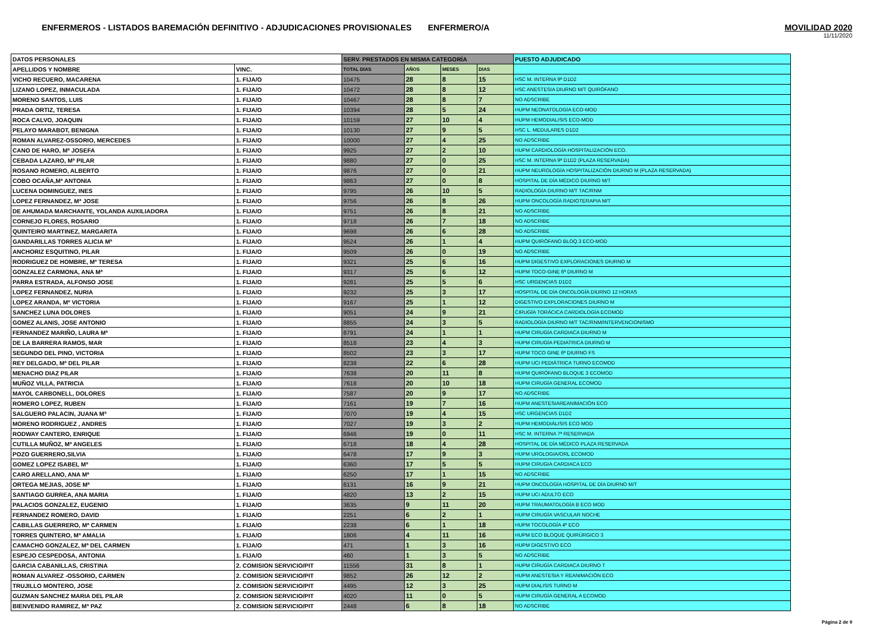ENFERMEROS - LISTADOS BAREMACIÓN DEFINITIVO - ADJUDICACIONES PROVISIONALES ENFERMERO/A
MOVILIDAD 2020
11/11/2020
| DATOS PERSONALES | | SERV. PRESTADOS EN MISMA CATEGORÍA | | | | PUESTO ADJUDICADO |
| --- | --- | --- | --- | --- | --- | --- |
| APELLIDOS Y NOMBRE | VINC. | TOTAL DIAS | AÑOS | MESES | DIAS | |
| VICHO RECUERO, MACARENA | 1. FIJA/O | 10475 | 28 | 8 | 15 | HSC M. INTERNA 9ª D1D2 |
| LIZANO LOPEZ, INMACULADA | 1. FIJA/O | 10472 | 28 | 8 | 12 | HSC ANESTESIA DIURNO M/T QUIRÓFANO |
| MORENO SANTOS, LUIS | 1. FIJA/O | 10467 | 28 | 8 | 7 | NO ADSCRIBE |
| PRADA ORTIZ, TERESA | 1. FIJA/O | 10394 | 28 | 5 | 24 | HUPM NEONATOLOGÍA ECO-MOD |
| ROCA CALVO, JOAQUIN | 1. FIJA/O | 10159 | 27 | 10 | 4 | HUPM HEMODIALISIS ECO-MOD |
| PELAYO MARABOT, BENIGNA | 1. FIJA/O | 10130 | 27 | 9 | 5 | HSC L. MEDULARES D1D2 |
| ROMAN ALVAREZ-OSSORIO, MERCEDES | 1. FIJA/O | 10000 | 27 | 4 | 25 | NO ADSCRIBE |
| CANO DE HARO, Mª JOSEFA | 1. FIJA/O | 9925 | 27 | 2 | 10 | HUPM CARDIOLOGÍA HOSPITALIZACIÓN ECO. |
| CEBADA LAZARO, Mª PILAR | 1. FIJA/O | 9880 | 27 | 0 | 25 | HSC M. INTERNA 9ª D1D2 (PLAZA RESERVADA) |
| ROSANO ROMERO, ALBERTO | 1. FIJA/O | 9876 | 27 | 0 | 21 | HUPM NEUROLOGÍA HOSPITALIZACIÓN DIURNO M (PLAZA RESERVADA) |
| COBO OCAÑA,Mª ANTONIA | 1. FIJA/O | 9863 | 27 | 0 | 8 | HOSPITAL DE DÍA MÉDICO DIURNO M/T |
| LUCENA DOMINGUEZ, INES | 1. FIJA/O | 9795 | 26 | 10 | 5 | RADIOLOGÍA DIURNO M/T TAC/RNM |
| LOPEZ FERNANDEZ, Mª JOSE | 1. FIJA/O | 9756 | 26 | 8 | 26 | HUPM ONCOLOGÍA RADIOTERAPIA M/T |
| DE AHUMADA MARCHANTE, YOLANDA AUXILIADORA | 1. FIJA/O | 9751 | 26 | 8 | 21 | NO ADSCRIBE |
| CORNEJO FLORES, ROSARIO | 1. FIJA/O | 9718 | 26 | 7 | 18 | NO ADSCRIBE |
| QUINTEIRO MARTINEZ, MARGARITA | 1. FIJA/O | 9698 | 26 | 6 | 28 | NO ADSCRIBE |
| GANDARILLAS TORRES ALICIA Mª | 1. FIJA/O | 9524 | 26 | 1 | 4 | HUPM QUIRÓFANO BLOQ.3 ECO-MOD |
| ANCHORIZ ESQUITINO, PILAR | 1. FIJA/O | 9509 | 26 | 0 | 19 | NO ADSCRIBE |
| RODRIGUEZ DE HOMBRE, Mº TERESA | 1. FIJA/O | 9321 | 25 | 6 | 16 | HUPM DIGESTIVO EXPLORACIONES DIURNO M |
| GONZALEZ CARMONA, ANA Mª | 1. FIJA/O | 9317 | 25 | 6 | 12 | HUPM TOCO-GINE 6ª DIURNO M |
| PARRA ESTRADA, ALFONSO JOSE | 1. FIJA/O | 9281 | 25 | 5 | 6 | HSC URGENCIAS D1D2 |
| LOPEZ FERNANDEZ, NURIA | 1. FIJA/O | 9232 | 25 | 3 | 17 | HOSPITAL DE DÍA ONCOLOGÍA DIURNO 12 HORAS |
| LOPEZ ARANDA, Mº VICTORIA | 1. FIJA/O | 9167 | 25 | 1 | 12 | DIGESTIVO EXPLORACIONES DIURNO M |
| SANCHEZ LUNA DOLORES | 1. FIJA/O | 9051 | 24 | 9 | 21 | CIRUGÍA TORÁCICA CARDIOLOGÍA ECOMOD |
| GOMEZ ALANIS, JOSE ANTONIO | 1. FIJA/O | 8855 | 24 | 3 | 5 | RADIOLOGÍA DIURNO M/T TAC/RNM/INTERVENCIONISMO |
| FERNANDEZ MARIÑO, LAURA Mª | 1. FIJA/O | 8791 | 24 | 1 | 1 | HUPM CIRUGÍA CARDIACA DIURNO M |
| DE LA BARRERA RAMOS, MAR | 1. FIJA/O | 8518 | 23 | 4 | 3 | HUPM CIRUGÍA PEDIATRICA DIURNO M |
| SEGUNDO DEL PINO, VICTORIA | 1. FIJA/O | 8502 | 23 | 3 | 17 | HUPM TOCO GINE 6ª DIURNO FS |
| REY DELGADO, Mª DEL PILAR | 1. FIJA/O | 8238 | 22 | 6 | 28 | HUPM UCI PEDIÁTRICA TURNO ECOMOD |
| MENACHO DIAZ PILAR | 1. FIJA/O | 7638 | 20 | 11 | 8 | HUPM QUIRÓFANO BLOQUE 3 ECOMOD |
| MUÑOZ VILLA, PATRICIA | 1. FIJA/O | 7618 | 20 | 10 | 18 | HUPM CIRUGÍA GENERAL ECOMOD |
| MAYOL CARBONELL, DOLORES | 1. FIJA/O | 7587 | 20 | 9 | 17 | NO ADSCRIBE |
| ROMERO LOPEZ, RUBEN | 1. FIJA/O | 7161 | 19 | 7 | 16 | HUPM ANESTESIAREANIMACIÓN ECO |
| SALGUERO PALACIN, JUANA Mª | 1. FIJA/O | 7070 | 19 | 4 | 15 | HSC URGENCIAS D1D2 |
| MORENO RODRIGUEZ , ANDRES | 1. FIJA/O | 7027 | 19 | 3 | 2 | HUPM HEMODIÁLISIS ECO MOD |
| RODWAY CANTERO, ENRIQUE | 1. FIJA/O | 6946 | 19 | 0 | 11 | HSC M. INTERNA 7ª RESERVADA |
| CUTILLA MUÑOZ, Mª ANGELES | 1. FIJA/O | 6718 | 18 | 4 | 28 | HOSPITAL DE DÍA MÉDICO PLAZA RESERVADA |
| POZO GUERRERO,SILVIA | 1. FIJA/O | 6478 | 17 | 9 | 3 | HUPM UROLOGIA/ORL ECOMOD |
| GOMEZ LOPEZ ISABEL Mª | 1. FIJA/O | 6360 | 17 | 5 | 5 | HUPM CIRUGIA CARDIACA ECO |
| CARO ARELLANO, ANA Mª | 1. FIJA/O | 6250 | 17 | 1 | 15 | NO ADSCRIBE |
| ORTEGA MEJIAS, JOSE Mª | 1. FIJA/O | 6131 | 16 | 9 | 21 | HUPM ONCOLOGÍA HOSPITAL DE DÍA DIURNO M/T |
| SANTIAGO GURREA, ANA MARIA | 1. FIJA/O | 4820 | 13 | 2 | 15 | HUPM UCI ADULTO ECO |
| PALACIOS GONZALEZ, EUGENIO | 1. FIJA/O | 3635 | 9 | 11 | 20 | HUPM TRAUMATOLOGÍA B ECO MOD |
| FERNANDEZ ROMERO, DAVID | 1. FIJA/O | 2251 | 6 | 2 | 1 | HUPM CIRUGÍA VASCULAR NOCHE |
| CABILLAS GUERRERO, Mª CARMEN | 1. FIJA/O | 2238 | 6 | 1 | 18 | HUPM TOCOLOGÍA 4º ECO |
| TORRES QUINTERO, Mª AMALIA | 1. FIJA/O | 1806 | 4 | 11 | 16 | HUPM ECO BLOQUE QUIRÚRGICO 3 |
| CAMACHO GONZALEZ, Mª DEL CARMEN | 1. FIJA/O | 471 | 1 | 3 | 16 | HUPM DIGESTIVO ECO |
| ESPEJO CESPEDOSA, ANTONIA | 1. FIJA/O | 460 | 1 | 3 | 5 | NO ADSCRIBE |
| GARCIA CABANILLAS, CRISTINA | 2. COMISION SERVICIO/PIT | 11556 | 31 | 8 | 1 | HUPM CIRUGÍA CARDIACA DIURNO T |
| ROMAN ALVAREZ -OSSORIO, CARMEN | 2. COMISION SERVICIO/PIT | 9852 | 26 | 12 | 2 | HUPM ANESTESIA Y REANIMACIÓN ECO |
| TRUJILLO MONTERO, JOSE | 2. COMISION SERVICIO/PIT | 4495 | 12 | 3 | 25 | HUPM DIALISIS TURNO M |
| GUZMAN SANCHEZ MARIA DEL PILAR | 2. COMISION SERVICIO/PIT | 4020 | 11 | 0 | 5 | HUPM CIRUGÍA GENERAL A ECOMOD |
| BIENVENIDO RAMIREZ, Mª PAZ | 2. COMISION SERVICIO/PIT | 2448 | 6 | 8 | 18 | NO ADSCRIBE |
Página 2 de 9